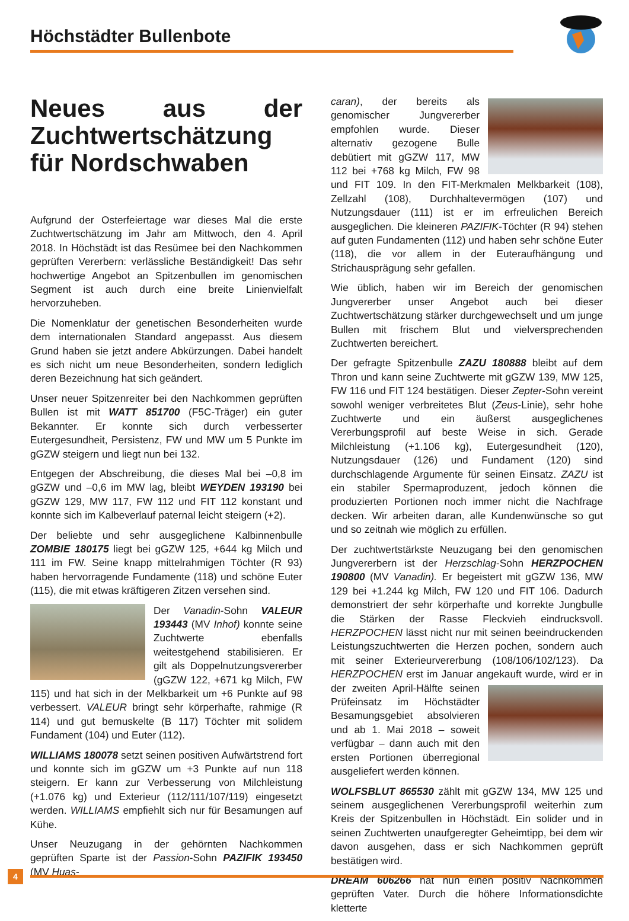Höchstädter Bullenbote
Neues aus der Zuchtwertschätzung für Nordschwaben
Aufgrund der Osterfeiertage war dieses Mal die erste Zuchtwertschätzung im Jahr am Mittwoch, den 4. April 2018. In Höchstädt ist das Resümee bei den Nachkommen geprüften Vererbern: verlässliche Beständigkeit! Das sehr hochwertige Angebot an Spitzenbullen im genomischen Segment ist auch durch eine breite Linienvielfalt hervorzuheben.
Die Nomenklatur der genetischen Besonderheiten wurde dem internationalen Standard angepasst. Aus diesem Grund haben sie jetzt andere Abkürzungen. Dabei handelt es sich nicht um neue Besonderheiten, sondern lediglich deren Bezeichnung hat sich geändert.
Unser neuer Spitzenreiter bei den Nachkommen geprüften Bullen ist mit WATT 851700 (F5C-Träger) ein guter Bekannter. Er konnte sich durch verbesserter Eutergesundheit, Persistenz, FW und MW um 5 Punkte im gGZW steigern und liegt nun bei 132.
Entgegen der Abschreibung, die dieses Mal bei –0,8 im gGZW und –0,6 im MW lag, bleibt WEYDEN 193190 bei gGZW 129, MW 117, FW 112 und FIT 112 konstant und konnte sich im Kalbeverlauf paternal leicht steigern (+2).
Der beliebte und sehr ausgeglichene Kalbinnenbulle ZOMBIE 180175 liegt bei gGZW 125, +644 kg Milch und 111 im FW. Seine knapp mittelrahmigen Töchter (R 93) haben hervorragende Fundamente (118) und schöne Euter (115), die mit etwas kräftigeren Zitzen versehen sind.
Der Vanadin-Sohn VALEUR 193443 (MV Inhof) konnte seine Zuchtwerte ebenfalls weitestgehend stabilisieren. Er gilt als Doppelnutzungsvererber (gGZW 122, +671 kg Milch, FW 115) und hat sich in der Melkbarkeit um +6 Punkte auf 98 verbessert. VALEUR bringt sehr körperhafte, rahmige (R 114) und gut bemuskelte (B 117) Töchter mit solidem Fundament (104) und Euter (112).
WILLIAMS 180078 setzt seinen positiven Aufwärtstrend fort und konnte sich im gGZW um +3 Punkte auf nun 118 steigern. Er kann zur Verbesserung von Milchleistung (+1.076 kg) und Exterieur (112/111/107/119) eingesetzt werden. WILLIAMS empfiehlt sich nur für Besamungen auf Kühe.
Unser Neuzugang in der gehörnten Nachkommen geprüften Sparte ist der Passion-Sohn PAZIFIK 193450 (MV Huas-
caran), der bereits als genomischer Jungvererber empfohlen wurde. Dieser alternativ gezogene Bulle debütiert mit gGZW 117, MW 112 bei +768 kg Milch, FW 98 und FIT 109. In den FIT-Merkmalen Melkbarkeit (108), Zellzahl (108), Durchhaltevermögen (107) und Nutzungsdauer (111) ist er im erfreulichen Bereich ausgeglichen. Die kleineren PAZIFIK-Töchter (R 94) stehen auf guten Fundamenten (112) und haben sehr schöne Euter (118), die vor allem in der Euteraufhängung und Strichausprägung sehr gefallen.
Wie üblich, haben wir im Bereich der genomischen Jungvererber unser Angebot auch bei dieser Zuchtwertschätzung stärker durchgewechselt und um junge Bullen mit frischem Blut und vielversprechenden Zuchtwerten bereichert.
Der gefragte Spitzenbulle ZAZU 180888 bleibt auf dem Thron und kann seine Zuchtwerte mit gGZW 139, MW 125, FW 116 und FIT 124 bestätigen. Dieser Zepter-Sohn vereint sowohl weniger verbreitetes Blut (Zeus-Linie), sehr hohe Zuchtwerte und ein äußerst ausgeglichenes Vererbungsprofil auf beste Weise in sich. Gerade Milchleistung (+1.106 kg), Eutergesundheit (120), Nutzungsdauer (126) und Fundament (120) sind durchschlagende Argumente für seinen Einsatz. ZAZU ist ein stabiler Spermaproduzent, jedoch können die produzierten Portionen noch immer nicht die Nachfrage decken. Wir arbeiten daran, alle Kundenwünsche so gut und so zeitnah wie möglich zu erfüllen.
Der zuchtwertstärkste Neuzugang bei den genomischen Jungvererbern ist der Herzschlag-Sohn HERZPOCHEN 190800 (MV Vanadin). Er begeistert mit gGZW 136, MW 129 bei +1.244 kg Milch, FW 120 und FIT 106. Dadurch demonstriert der sehr körperhafte und korrekte Jungbulle die Stärken der Rasse Fleckvieh eindrucksvoll. HERZPOCHEN lässt nicht nur mit seinen beeindruckenden Leistungszuchtwerten die Herzen pochen, sondern auch mit seiner Exterieurvererbung (108/106/102/123). Da HERZPOCHEN erst im Januar angekauft wurde, wird er in der zweiten April-Hälfte seinen Prüfeinsatz im Höchstädter Besamungsgebiet absolvieren und ab 1. Mai 2018 – soweit verfügbar – dann auch mit den ersten Portionen überregional ausgeliefert werden können.
WOLFSBLUT 865530 zählt mit gGZW 134, MW 125 und seinem ausgeglichenen Vererbungsprofil weiterhin zum Kreis der Spitzenbullen in Höchstädt. Ein solider und in seinen Zuchtwerten unaufgeregter Geheimtipp, bei dem wir davon ausgehen, dass er sich Nachkommen geprüft bestätigen wird.
DREAM 606266 hat nun einen positiv Nachkommen geprüften Vater. Durch die höhere Informationsdichte kletterte
4